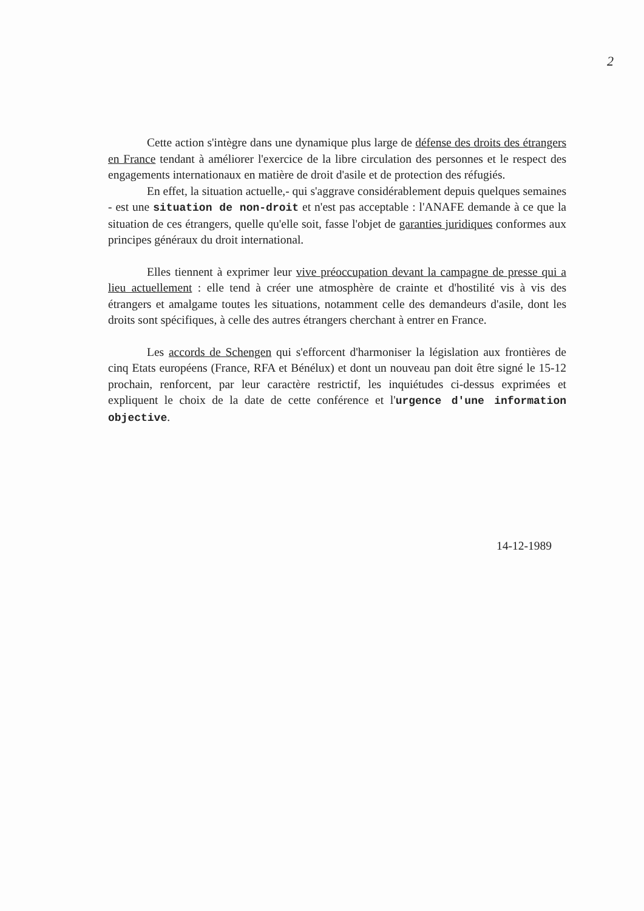2
Cette action s'intègre dans une dynamique plus large de défense des droits des étrangers en France tendant à améliorer l'exercice de la libre circulation des personnes et le respect des engagements internationaux en matière de droit d'asile et de protection des réfugiés.
En effet, la situation actuelle,- qui s'aggrave considérablement depuis quelques semaines - est une situation de non-droit et n'est pas acceptable : l'ANAFE demande à ce que la situation de ces étrangers, quelle qu'elle soit, fasse l'objet de garanties juridiques conformes aux principes généraux du droit international.
Elles tiennent à exprimer leur vive préoccupation devant la campagne de presse qui a lieu actuellement : elle tend à créer une atmosphère de crainte et d'hostilité vis à vis des étrangers et amalgame toutes les situations, notamment celle des demandeurs d'asile, dont les droits sont spécifiques, à celle des autres étrangers cherchant à entrer en France.
Les accords de Schengen qui s'efforcent d'harmoniser la législation aux frontières de cinq Etats européens (France, RFA et Bénélux) et dont un nouveau pan doit être signé le 15-12 prochain, renforcent, par leur caractère restrictif, les inquiétudes ci-dessus exprimées et expliquent le choix de la date de cette conférence et l'urgence d'une information objective.
14-12-1989